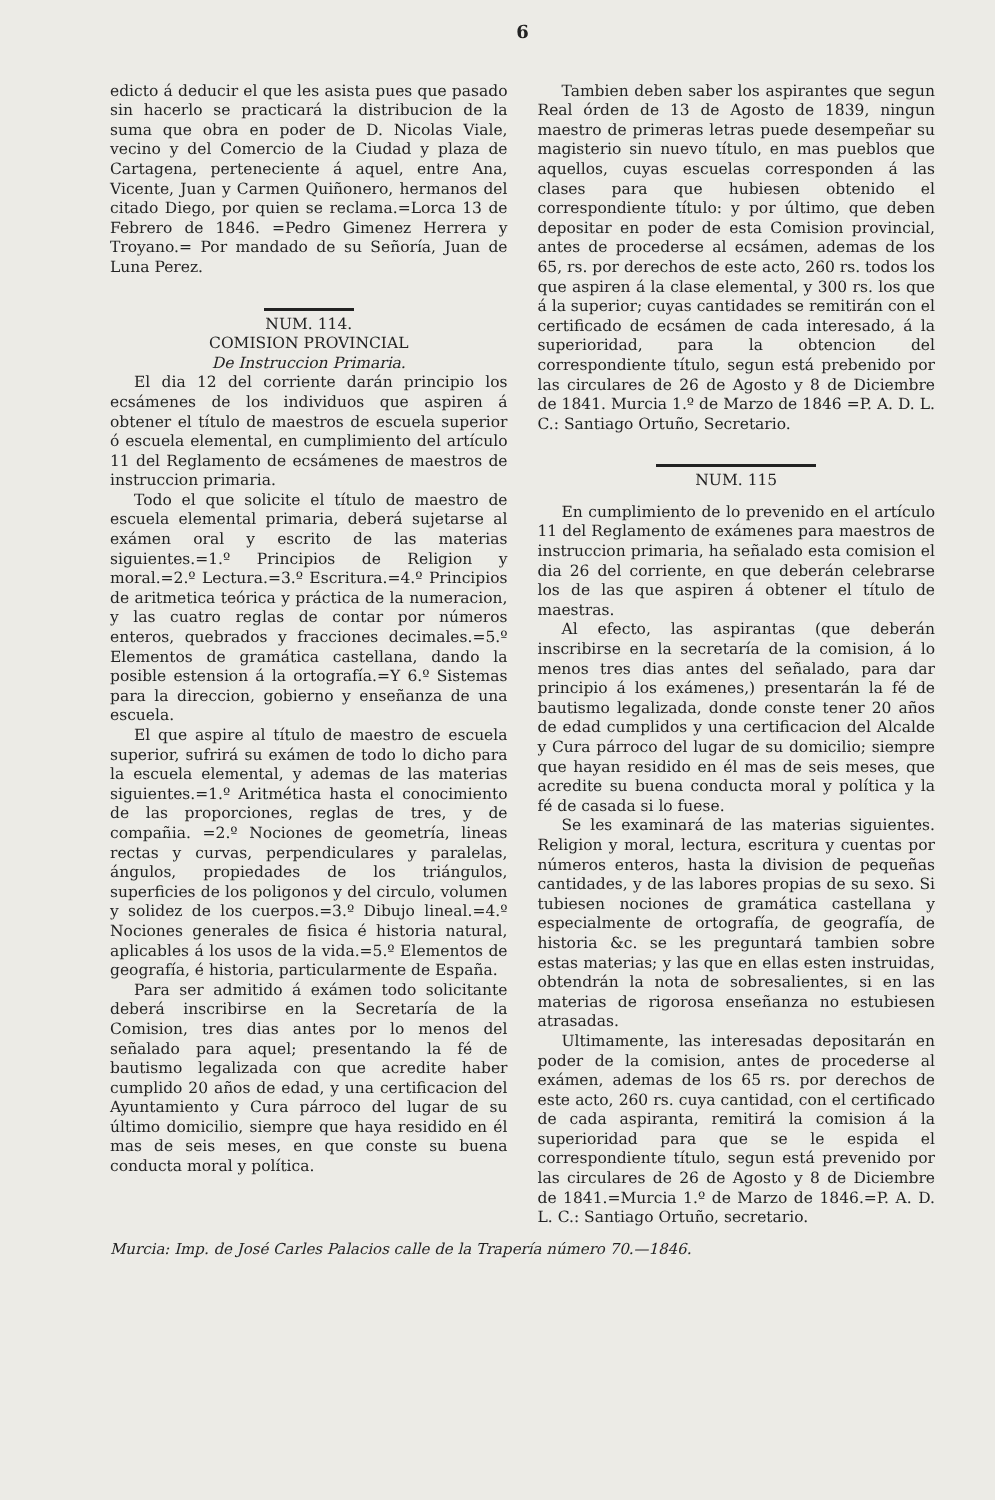6
edicto á deducir el que les asista pues que pasado sin hacerlo se practicará la distribucion de la suma que obra en poder de D. Nicolas Viale, vecino y del Comercio de la Ciudad y plaza de Cartagena, perteneciente á aquel, entre Ana, Vicente, Juan y Carmen Quiñonero, hermanos del citado Diego, por quien se reclama.=Lorca 13 de Febrero de 1846. =Pedro Gimenez Herrera y Troyano.= Por mandado de su Señoría, Juan de Luna Perez.
NUM. 114.
COMISION PROVINCIAL
De Instruccion Primaria.
El dia 12 del corriente darán principio los ecsámenes de los individuos que aspiren á obtener el título de maestros de escuela superior ó escuela elemental, en cumplimiento del artículo 11 del Reglamento de ecsámenes de maestros de instruccion primaria.
Todo el que solicite el título de maestro de escuela elemental primaria, deberá sujetarse al exámen oral y escrito de las materias siguientes.=1.º Principios de Religion y moral.=2.º Lectura.=3.º Escritura.=4.º Principios de aritmetica teórica y práctica de la numeracion, y las cuatro reglas de contar por números enteros, quebrados y fracciones decimales.=5.º Elementos de gramática castellana, dando la posible estension á la ortografía.=Y 6.º Sistemas para la direccion, gobierno y enseñanza de una escuela.
El que aspire al título de maestro de escuela superior, sufrirá su exámen de todo lo dicho para la escuela elemental, y ademas de las materias siguientes.=1.º Aritmética hasta el conocimiento de las proporciones, reglas de tres, y de compañia. =2.º Nociones de geometría, lineas rectas y curvas, perpendiculares y paralelas, ángulos, propiedades de los triángulos, superficies de los poligonos y del circulo, volumen y solidez de los cuerpos.=3.º Dibujo lineal.=4.º Nociones generales de fisica é historia natural, aplicables á los usos de la vida.=5.º Elementos de geografía, é historia, particularmente de España.
Para ser admitido á exámen todo solicitante deberá inscribirse en la Secretaría de la Comision, tres dias antes por lo menos del señalado para aquel; presentando la fé de bautismo legalizada con que acredite haber cumplido 20 años de edad, y una certificacion del Ayuntamiento y Cura párroco del lugar de su último domicilio, siempre que haya residido en él mas de seis meses, en que conste su buena conducta moral y política.
Tambien deben saber los aspirantes que segun Real órden de 13 de Agosto de 1839, ningun maestro de primeras letras puede desempeñar su magisterio sin nuevo título, en mas pueblos que aquellos, cuyas escuelas corresponden á las clases para que hubiesen obtenido el correspondiente título: y por último, que deben depositar en poder de esta Comision provincial, antes de procederse al ecsámen, ademas de los 65, rs. por derechos de este acto, 260 rs. todos los que aspiren á la clase elemental, y 300 rs. los que á la superior; cuyas cantidades se remitirán con el certificado de ecsámen de cada interesado, á la superioridad, para la obtencion del correspondiente título, segun está prebenido por las circulares de 26 de Agosto y 8 de Diciembre de 1841. Murcia 1.º de Marzo de 1846 =P. A. D. L. C.: Santiago Ortuño, Secretario.
NUM. 115
En cumplimiento de lo prevenido en el artículo 11 del Reglamento de exámenes para maestros de instruccion primaria, ha señalado esta comision el dia 26 del corriente, en que deberán celebrarse los de las que aspiren á obtener el título de maestras.
Al efecto, las aspirantas (que deberán inscribirse en la secretaría de la comision, á lo menos tres dias antes del señalado, para dar principio á los exámenes,) presentarán la fé de bautismo legalizada, donde conste tener 20 años de edad cumplidos y una certificacion del Alcalde y Cura párroco del lugar de su domicilio; siempre que hayan residido en él mas de seis meses, que acredite su buena conducta moral y política y la fé de casada si lo fuese.
Se les examinará de las materias siguientes. Religion y moral, lectura, escritura y cuentas por números enteros, hasta la division de pequeñas cantidades, y de las labores propias de su sexo. Si tubiesen nociones de gramática castellana y especialmente de ortografía, de geografía, de historia &c. se les preguntará tambien sobre estas materias; y las que en ellas esten instruidas, obtendrán la nota de sobresalientes, si en las materias de rigorosa enseñanza no estubiesen atrasadas.
Ultimamente, las interesadas depositarán en poder de la comision, antes de procederse al exámen, ademas de los 65 rs. por derechos de este acto, 260 rs. cuya cantidad, con el certificado de cada aspiranta, remitirá la comision á la superioridad para que se le espida el correspondiente título, segun está prevenido por las circulares de 26 de Agosto y 8 de Diciembre de 1841.=Murcia 1.º de Marzo de 1846.=P. A. D. L. C.: Santiago Ortuño, secretario.
Murcia: Imp. de José Carles Palacios calle de la Trapería número 70.—1846.